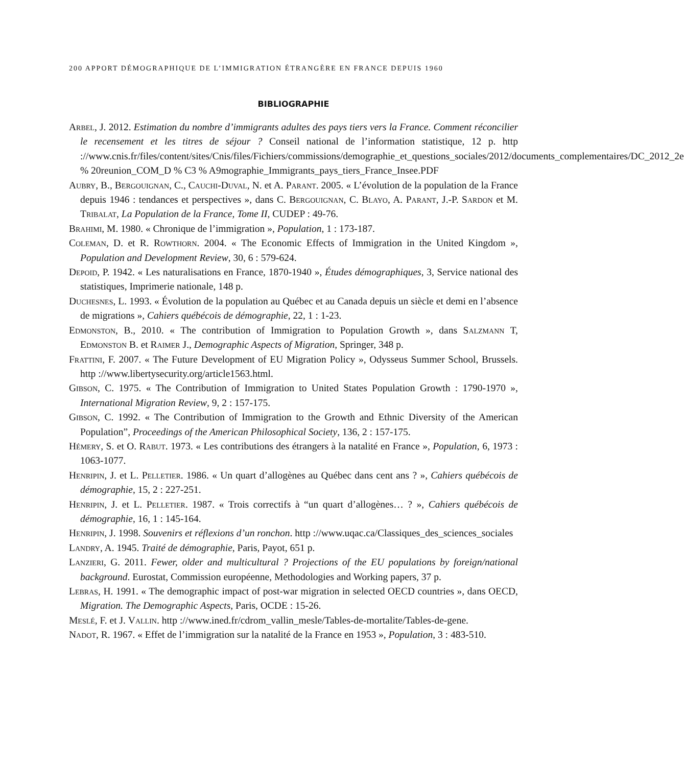200 APPORT DÉMOGRAPHIQUE DE L’IMMIGRATION ÉTRANGÈRE EN FRANCE DEPUIS 1960
BIBLIOGRAPHIE
Arbel, J. 2012. Estimation du nombre d’immigrants adultes des pays tiers vers la France. Comment réconcilier le recensement et les titres de séjour ? Conseil national de l’information statistique, 12 p. http ://www.cnis.fr/files/content/sites/Cnis/files/Fichiers/commissions/demographie_et_questions_sociales/2012/documents_complementaires/DC_2012_2e % 20reunion_COM_D % C3 % A9mographie_Immigrants_pays_tiers_France_Insee.PDF
Aubry, B., Bergouignan, C., Cauchi-Duval, N. et A. Parant. 2005. « L’évolution de la population de la France depuis 1946 : tendances et perspectives », dans C. Bergouignan, C. Blayo, A. Parant, J.-P. Sardon et M. Tribalat, La Population de la France, Tome II, CUDEP : 49-76.
Brahimi, M. 1980. « Chronique de l’immigration », Population, 1 : 173-187.
Coleman, D. et R. Rowthorn. 2004. « The Economic Effects of Immigration in the United Kingdom », Population and Development Review, 30, 6 : 579-624.
Depoid, P. 1942. « Les naturalisations en France, 1870-1940 », Études démographiques, 3, Service national des statistiques, Imprimerie nationale, 148 p.
Duchesnes, L. 1993. « Évolution de la population au Québec et au Canada depuis un siècle et demi en l’absence de migrations », Cahiers québécois de démographie, 22, 1 : 1-23.
Edmonston, B., 2010. « The contribution of Immigration to Population Growth », dans Salzmann T, Edmonston B. et Raimer J., Demographic Aspects of Migration, Springer, 348 p.
Frattini, F. 2007. « The Future Development of EU Migration Policy », Odysseus Summer School, Brussels. http ://www.libertysecurity.org/article1563.html.
Gibson, C. 1975. « The Contribution of Immigration to United States Population Growth : 1790-1970 », International Migration Review, 9, 2 : 157-175.
Gibson, C. 1992. « The Contribution of Immigration to the Growth and Ethnic Diversity of the American Population”, Proceedings of the American Philosophical Society, 136, 2 : 157-175.
Hémery, S. et O. Rabut. 1973. « Les contributions des étrangers à la natalité en France », Population, 6, 1973 : 1063-1077.
Henripin, J. et L. Pelletier. 1986. « Un quart d’allogènes au Québec dans cent ans ? », Cahiers québécois de démographie, 15, 2 : 227-251.
Henripin, J. et L. Pelletier. 1987. « Trois correctifs à “un quart d’allogènes… ? », Cahiers québécois de démographie, 16, 1 : 145-164.
Henripin, J. 1998. Souvenirs et réflexions d’un ronchon. http ://www.uqac.ca/Classiques_des_sciences_sociales
Landry, A. 1945. Traité de démographie, Paris, Payot, 651 p.
Lanzieri, G. 2011. Fewer, older and multicultural ? Projections of the EU populations by foreign/national background. Eurostat, Commission européenne, Methodologies and Working papers, 37 p.
Lebras, H. 1991. « The demographic impact of post-war migration in selected OECD countries », dans OECD, Migration. The Demographic Aspects, Paris, OCDE : 15-26.
Meslé, F. et J. Vallin. http ://www.ined.fr/cdrom_vallin_mesle/Tables-de-mortalite/Tables-de-gene.
Nadot, R. 1967. « Effet de l’immigration sur la natalité de la France en 1953 », Population, 3 : 483-510.